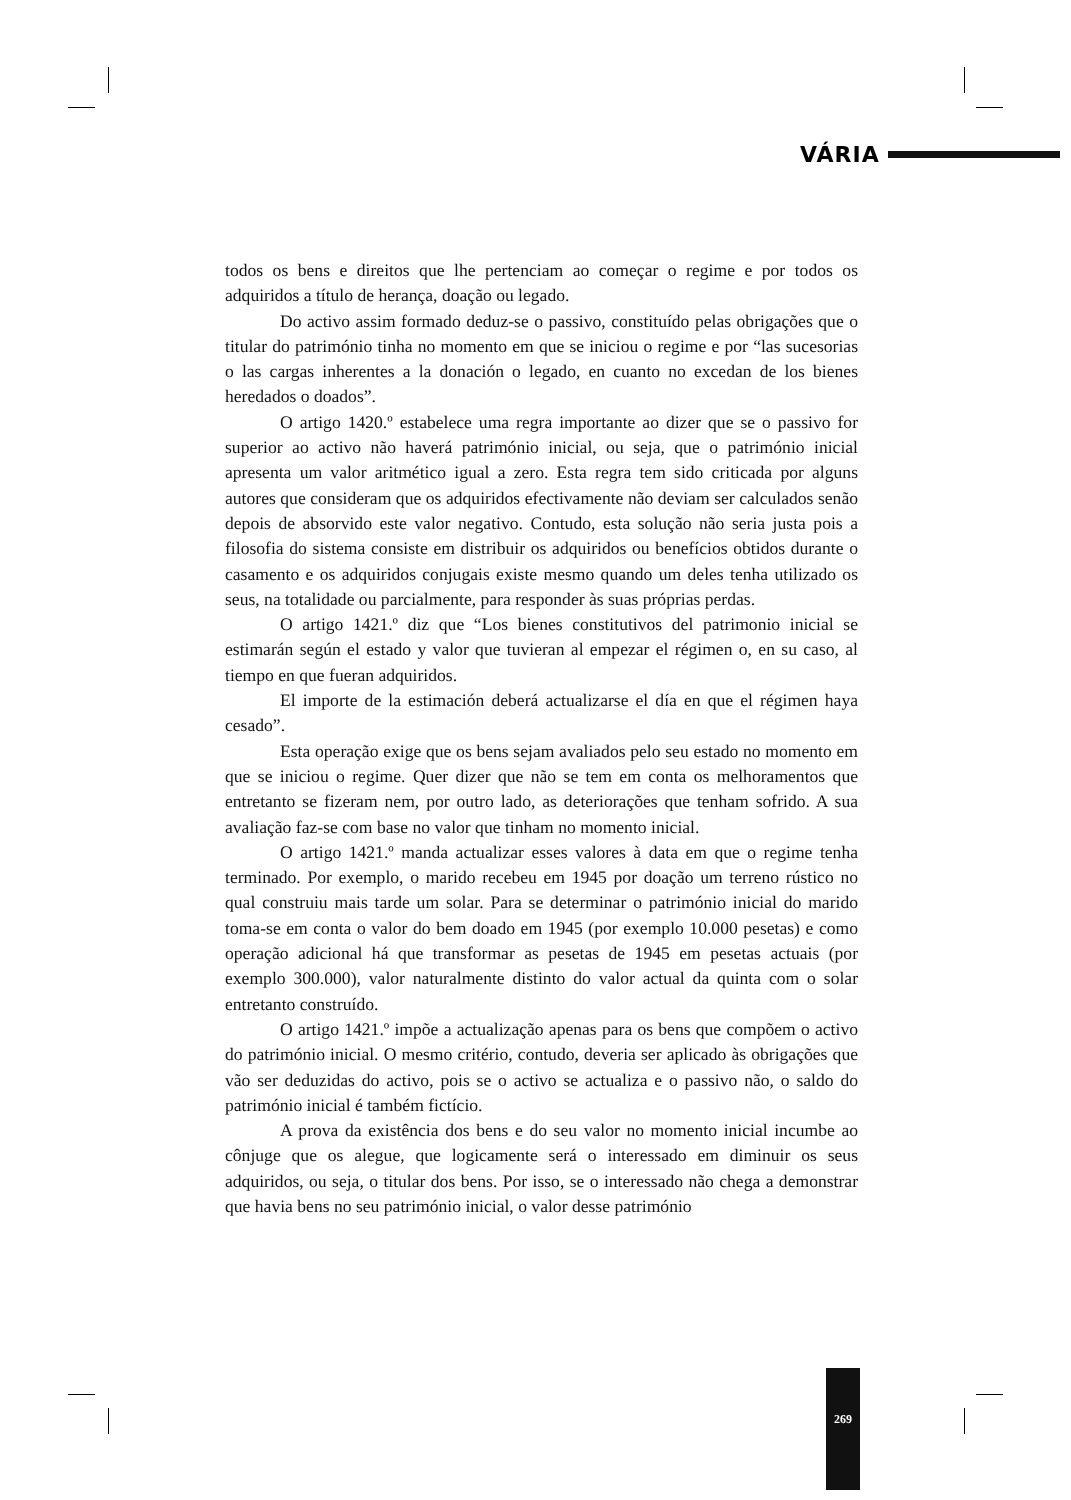VÁRIA
todos os bens e direitos que lhe pertenciam ao começar o regime e por todos os adquiridos a título de herança, doação ou legado.
Do activo assim formado deduz-se o passivo, constituído pelas obrigações que o titular do património tinha no momento em que se iniciou o regime e por “las sucesorias o las cargas inherentes a la donación o legado, en cuanto no excedan de los bienes heredados o doados”.
O artigo 1420.º estabelece uma regra importante ao dizer que se o passivo for superior ao activo não haverá património inicial, ou seja, que o património inicial apresenta um valor aritmético igual a zero. Esta regra tem sido criticada por alguns autores que consideram que os adquiridos efectivamente não deviam ser calculados senão depois de absorvido este valor negativo. Contudo, esta solução não seria justa pois a filosofia do sistema consiste em distribuir os adquiridos ou benefícios obtidos durante o casamento e os adquiridos conjugais existe mesmo quando um deles tenha utilizado os seus, na totalidade ou parcialmente, para responder às suas próprias perdas.
O artigo 1421.º diz que “Los bienes constitutivos del patrimonio inicial se estimarán según el estado y valor que tuvieran al empezar el régimen o, en su caso, al tiempo en que fueran adquiridos.
El importe de la estimación deberá actualizarse el día en que el régimen haya cesado”.
Esta operação exige que os bens sejam avaliados pelo seu estado no momento em que se iniciou o regime. Quer dizer que não se tem em conta os melhoramentos que entretanto se fizeram nem, por outro lado, as deteriorações que tenham sofrido. A sua avaliação faz-se com base no valor que tinham no momento inicial.
O artigo 1421.º manda actualizar esses valores à data em que o regime tenha terminado. Por exemplo, o marido recebeu em 1945 por doação um terreno rústico no qual construiu mais tarde um solar. Para se determinar o património inicial do marido toma-se em conta o valor do bem doado em 1945 (por exemplo 10.000 pesetas) e como operação adicional há que transformar as pesetas de 1945 em pesetas actuais (por exemplo 300.000), valor naturalmente distinto do valor actual da quinta com o solar entretanto construído.
O artigo 1421.º impõe a actualização apenas para os bens que compõem o activo do património inicial. O mesmo critério, contudo, deveria ser aplicado às obrigações que vão ser deduzidas do activo, pois se o activo se actualiza e o passivo não, o saldo do património inicial é também fictício.
A prova da existência dos bens e do seu valor no momento inicial incumbe ao cônjuge que os alegue, que logicamente será o interessado em diminuir os seus adquiridos, ou seja, o titular dos bens. Por isso, se o interessado não chega a demonstrar que havia bens no seu património inicial, o valor desse património
269